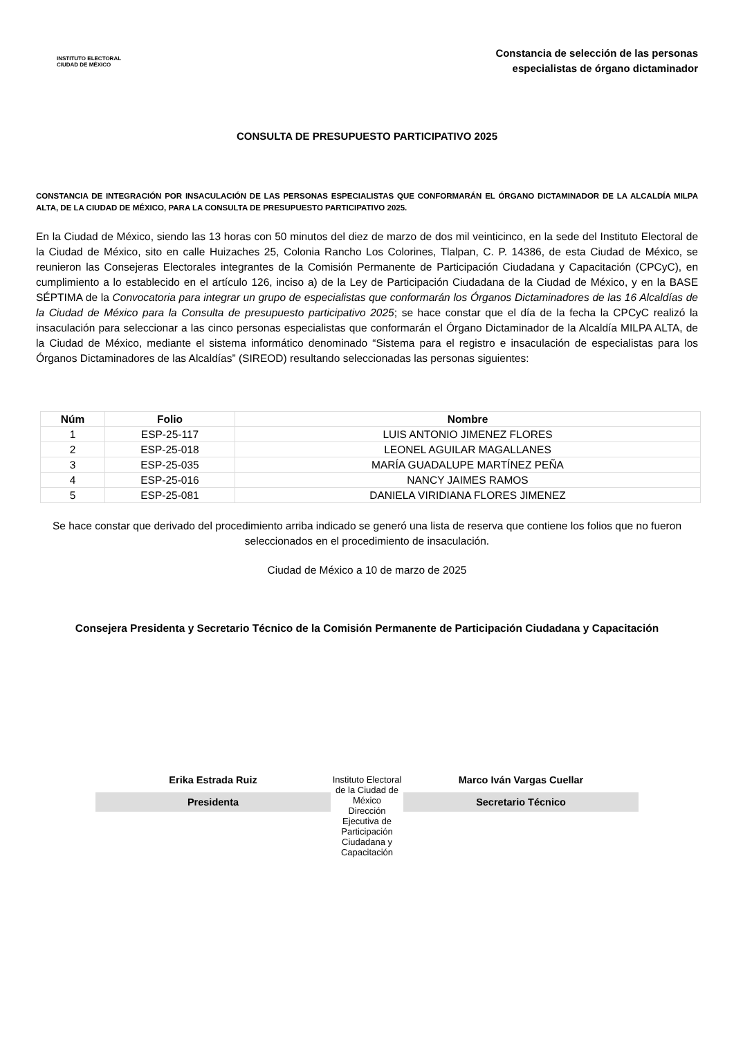INSTITUTO ELECTORAL
CIUDAD DE MÉXICO
Constancia de selección de las personas
especialistas de órgano dictaminador
CONSULTA DE PRESUPUESTO PARTICIPATIVO 2025
CONSTANCIA DE INTEGRACIÓN POR INSACULACIÓN DE LAS PERSONAS ESPECIALISTAS QUE CONFORMARÁN EL ÓRGANO DICTAMINADOR DE LA ALCALDÍA MILPA ALTA, DE LA CIUDAD DE MÉXICO, PARA LA CONSULTA DE PRESUPUESTO PARTICIPATIVO 2025.
En la Ciudad de México, siendo las 13 horas con 50 minutos del diez de marzo de dos mil veinticinco, en la sede del Instituto Electoral de la Ciudad de México, sito en calle Huizaches 25, Colonia Rancho Los Colorines, Tlalpan, C. P. 14386, de esta Ciudad de México, se reunieron las Consejeras Electorales integrantes de la Comisión Permanente de Participación Ciudadana y Capacitación (CPCyC), en cumplimiento a lo establecido en el artículo 126, inciso a) de la Ley de Participación Ciudadana de la Ciudad de México, y en la BASE SÉPTIMA de la Convocatoria para integrar un grupo de especialistas que conformarán los Órganos Dictaminadores de las 16 Alcaldías de la Ciudad de México para la Consulta de presupuesto participativo 2025; se hace constar que el día de la fecha la CPCyC realizó la insaculación para seleccionar a las cinco personas especialistas que conformarán el Órgano Dictaminador de la Alcaldía MILPA ALTA, de la Ciudad de México, mediante el sistema informático denominado “Sistema para el registro e insaculación de especialistas para los Órganos Dictaminadores de las Alcaldías” (SIREOD) resultando seleccionadas las personas siguientes:
| Núm | Folio | Nombre |
| --- | --- | --- |
| 1 | ESP-25-117 | LUIS ANTONIO JIMENEZ FLORES |
| 2 | ESP-25-018 | LEONEL AGUILAR MAGALLANES |
| 3 | ESP-25-035 | MARÍA GUADALUPE MARTÍNEZ PEÑA |
| 4 | ESP-25-016 | NANCY JAIMES RAMOS |
| 5 | ESP-25-081 | DANIELA VIRIDIANA FLORES JIMENEZ |
Se hace constar que derivado del procedimiento arriba indicado se generó una lista de reserva que contiene los folios que no fueron seleccionados en el procedimiento de insaculación.
Ciudad de México a 10 de marzo de 2025
Consejera Presidenta y Secretario Técnico de la Comisión Permanente de Participación Ciudadana y Capacitación
Erika Estrada Ruiz
Presidenta
Instituto Electoral de la Ciudad de México
Dirección Ejecutiva de Participación Ciudadana y Capacitación
Marco Iván Vargas Cuellar
Secretario Técnico